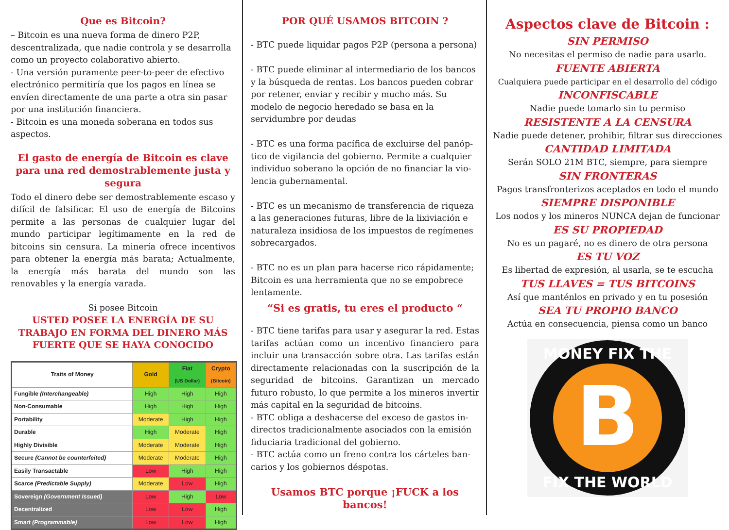Que es Bitcoin?
– Bitcoin es una nueva forma de dinero P2P, descen­tralizada, que nadie controla y se desarrolla como un proyecto colaborativo abierto.
- Una versión puramente peer-to-peer de efectivo electrónico permitiría que los pagos en línea se envíen directamente de una parte a otra sin pasar por una institución financiera.
- Bitcoin es una moneda soberana en todos sus aspec­tos.
El gasto de energía de Bitcoin es clave para una red demostrablemente justa y segura
Todo el dinero debe ser demostrablemente escaso y difícil de falsificar. El uso de energía de Bitcoins per­mite a las personas de cualquier lugar del mundo participar legítimamente en la red de bitcoins sin censura. La minería ofrece incentivos para obtener la energía más barata; Actualmente, la energía más bara­ta del mundo son las renovables y la energía varada.
Si posee Bitcoin
USTED POSEE LA ENERGÍA DE SU TRABAJO EN FORMA DEL DINERO MÁS FUERTE QUE SE HAYA CONOCIDO
| Traits of Money | Gold | Fiat (US Dollar) | Crypto (Bitcoin) |
| --- | --- | --- | --- |
| Fungible (Interchangeable) | High | High | High |
| Non-Consumable | High | High | High |
| Portability | Moderate | High | High |
| Durable | High | Moderate | High |
| Highly Divisible | Moderate | Moderate | High |
| Secure (Cannot be counterfeited) | Moderate | Moderate | High |
| Easily Transactable | Low | High | High |
| Scarce (Predictable Supply) | Moderate | Low | High |
| Sovereign (Government Issued) | Low | High | Low |
| Decentralized | Low | Low | High |
| Smart (Programmable) | Low | Low | High |
POR QUÉ USAMOS BITCOIN ?
- BTC puede liquidar pagos P2P (persona a persona)
- BTC puede eliminar al intermediario de los bancos y la búsqueda de rentas. Los bancos pueden cobrar por retener, enviar y recibir y mucho más. Su modelo de negocio heredado se basa en la servidumbre por deudas
- BTC es una forma pacífica de excluirse del panóp­tico de vigilancia del gobierno. Permite a cualquier individuo soberano la opción de no financiar la vio­lencia gubernamental.
- BTC es un mecanismo de transferencia de riqueza a las generaciones futuras, libre de la lixiviación e naturaleza insidiosa de los impuestos de regímenes sobrecargados.
- BTC no es un plan para hacerse rico rápidamente; Bitcoin es una herramienta que no se empobrece lentamente.
“Si es gratis, tu eres el producto “
- BTC tiene tarifas para usar y asegurar la red. Es­tas tarifas actúan como un incentivo financiero para incluir una transacción sobre otra. Las tari­fas están directamente relacionadas con la suscrip­ción de la seguridad de bitcoins. Garantizan un mercado futuro robusto, lo que permite a los min­eros invertir más capital en la seguridad de bitcoins.
- BTC obliga a deshacerse del exceso de gastos in­directos tradicionalmente asociados con la emisión fiduciaria tradicional del gobierno.
- BTC actúa como un freno contra los cárteles ban­carios y los gobiernos déspotas.
Usamos BTC porque ¡FUCK a los bancos!
Aspectos clave de Bitcoin :
SIN PERMISO
No necesitas el permiso de nadie para usarlo.
FUENTE ABIERTA
Cualquiera puede participar en el desarrollo del código
INCONFISCABLE
Nadie puede tomarlo sin tu permiso
RESISTENTE A LA CENSURA
Nadie puede detener, prohibir, filtrar sus direcciones
CANTIDAD LIMITADA
Serán SOLO 21M BTC, siempre, para siempre
SIN FRONTERAS
Pagos transfronterizos aceptados en todo el mundo
SIEMPRE DISPONIBLE
Los nodos y los mineros NUNCA dejan de funcionar
ES SU PROPIEDAD
No es un pagaré, no es dinero de otra persona
ES TU VOZ
Es libertad de expresión, al usarla, se te escucha
TUS LLAVES = TUS BITCOINS
Así que manténlos en privado y en tu posesión
SEA TU PROPIO BANCO
Actúa en consecuencia, piensa como un banco
B
MONEY FIX THE
FIX THE WORLD